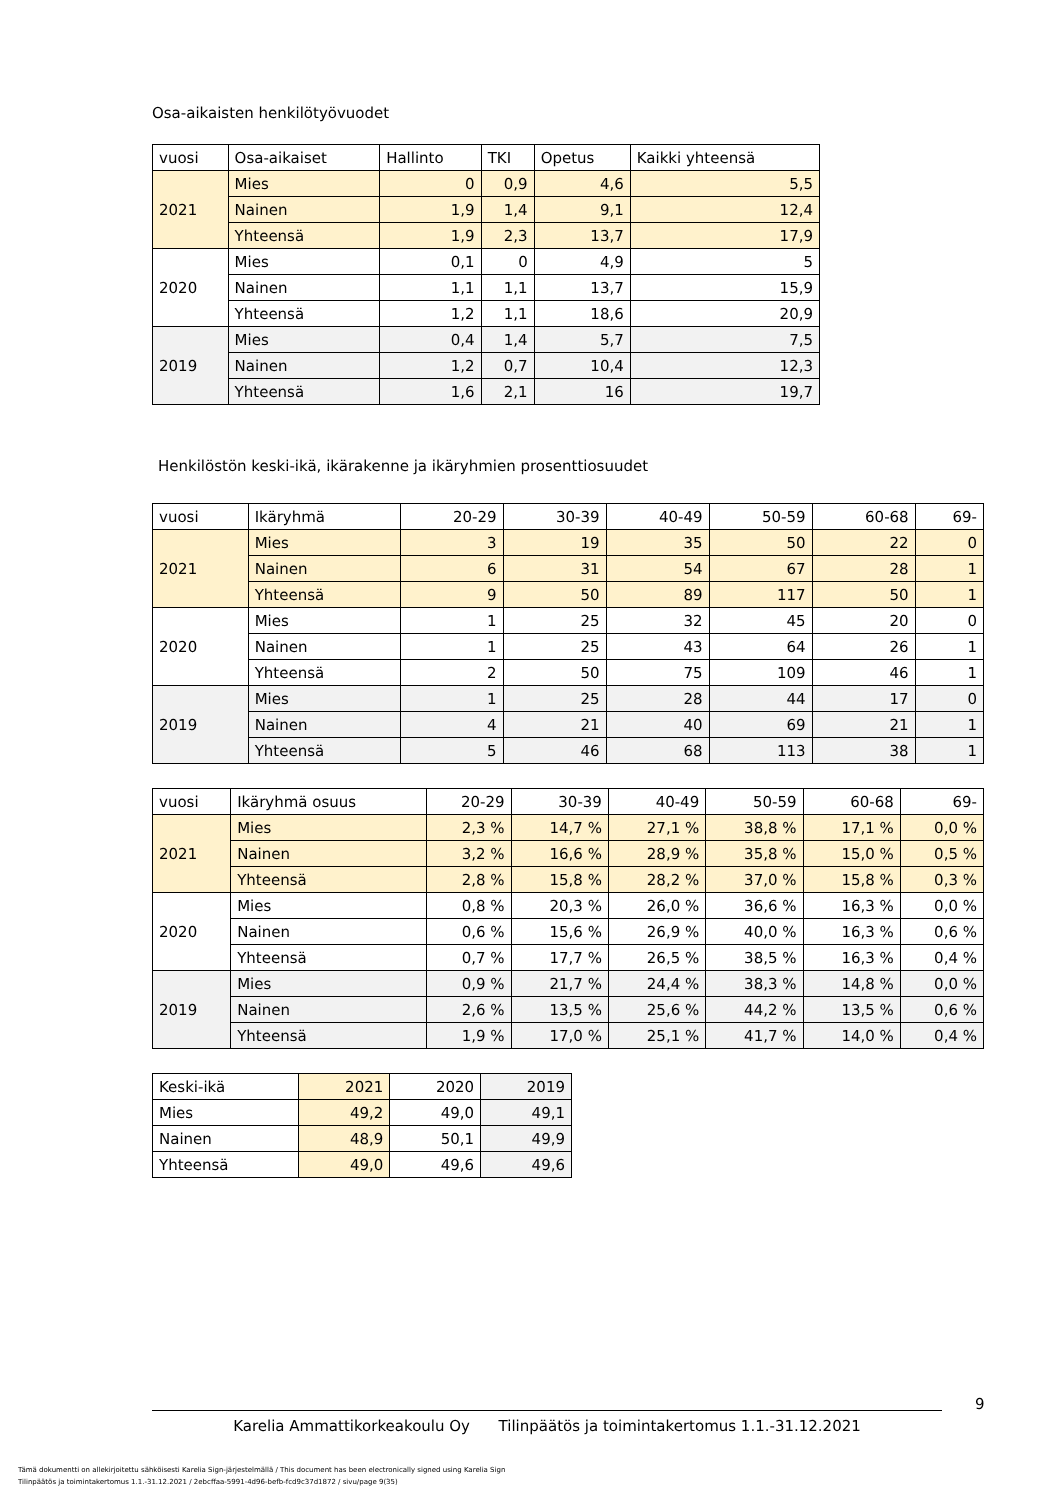Osa-aikaisten henkilötyövuodet
| vuosi | Osa-aikaiset | Hallinto | TKI | Opetus | Kaikki yhteensä |
| 2021 | Mies | 0 | 0,9 | 4,6 | 5,5 |
| | Nainen | 1,9 | 1,4 | 9,1 | 12,4 |
| | Yhteensä | 1,9 | 2,3 | 13,7 | 17,9 |
| 2020 | Mies | 0,1 | 0 | 4,9 | 5 |
| | Nainen | 1,1 | 1,1 | 13,7 | 15,9 |
| | Yhteensä | 1,2 | 1,1 | 18,6 | 20,9 |
| 2019 | Mies | 0,4 | 1,4 | 5,7 | 7,5 |
| | Nainen | 1,2 | 0,7 | 10,4 | 12,3 |
| | Yhteensä | 1,6 | 2,1 | 16 | 19,7 |
Henkilöstön keski-ikä, ikärakenne ja ikäryhmien prosenttiosuudet
| vuosi | Ikäryhmä | 20-29 | 30-39 | 40-49 | 50-59 | 60-68 | 69- |
| 2021 | Mies | 3 | 19 | 35 | 50 | 22 | 0 |
| | Nainen | 6 | 31 | 54 | 67 | 28 | 1 |
| | Yhteensä | 9 | 50 | 89 | 117 | 50 | 1 |
| 2020 | Mies | 1 | 25 | 32 | 45 | 20 | 0 |
| | Nainen | 1 | 25 | 43 | 64 | 26 | 1 |
| | Yhteensä | 2 | 50 | 75 | 109 | 46 | 1 |
| 2019 | Mies | 1 | 25 | 28 | 44 | 17 | 0 |
| | Nainen | 4 | 21 | 40 | 69 | 21 | 1 |
| | Yhteensä | 5 | 46 | 68 | 113 | 38 | 1 |
| vuosi | Ikäryhmä osuus | 20-29 | 30-39 | 40-49 | 50-59 | 60-68 | 69- |
| 2021 | Mies | 2,3 % | 14,7 % | 27,1 % | 38,8 % | 17,1 % | 0,0 % |
| | Nainen | 3,2 % | 16,6 % | 28,9 % | 35,8 % | 15,0 % | 0,5 % |
| | Yhteensä | 2,8 % | 15,8 % | 28,2 % | 37,0 % | 15,8 % | 0,3 % |
| 2020 | Mies | 0,8 % | 20,3 % | 26,0 % | 36,6 % | 16,3 % | 0,0 % |
| | Nainen | 0,6 % | 15,6 % | 26,9 % | 40,0 % | 16,3 % | 0,6 % |
| | Yhteensä | 0,7 % | 17,7 % | 26,5 % | 38,5 % | 16,3 % | 0,4 % |
| 2019 | Mies | 0,9 % | 21,7 % | 24,4 % | 38,3 % | 14,8 % | 0,0 % |
| | Nainen | 2,6 % | 13,5 % | 25,6 % | 44,2 % | 13,5 % | 0,6 % |
| | Yhteensä | 1,9 % | 17,0 % | 25,1 % | 41,7 % | 14,0 % | 0,4 % |
| Keski-ikä | 2021 | 2020 | 2019 |
| Mies | 49,2 | 49,0 | 49,1 |
| Nainen | 48,9 | 50,1 | 49,9 |
| Yhteensä | 49,0 | 49,6 | 49,6 |
9
Karelia Ammattikorkeakoulu Oy Tilinpäätös ja toimintakertomus 1.1.-31.12.2021
Tämä dokumentti on allekirjoitettu sähköisesti Karelia Sign-järjestelmällä / This document has been electronically signed using Karelia Sign
Tilinpäätös ja toimintakertomus 1.1.-31.12.2021 / 2ebcffaa-5991-4d96-befb-fcd9c37d1872 / sivu/page 9(35)